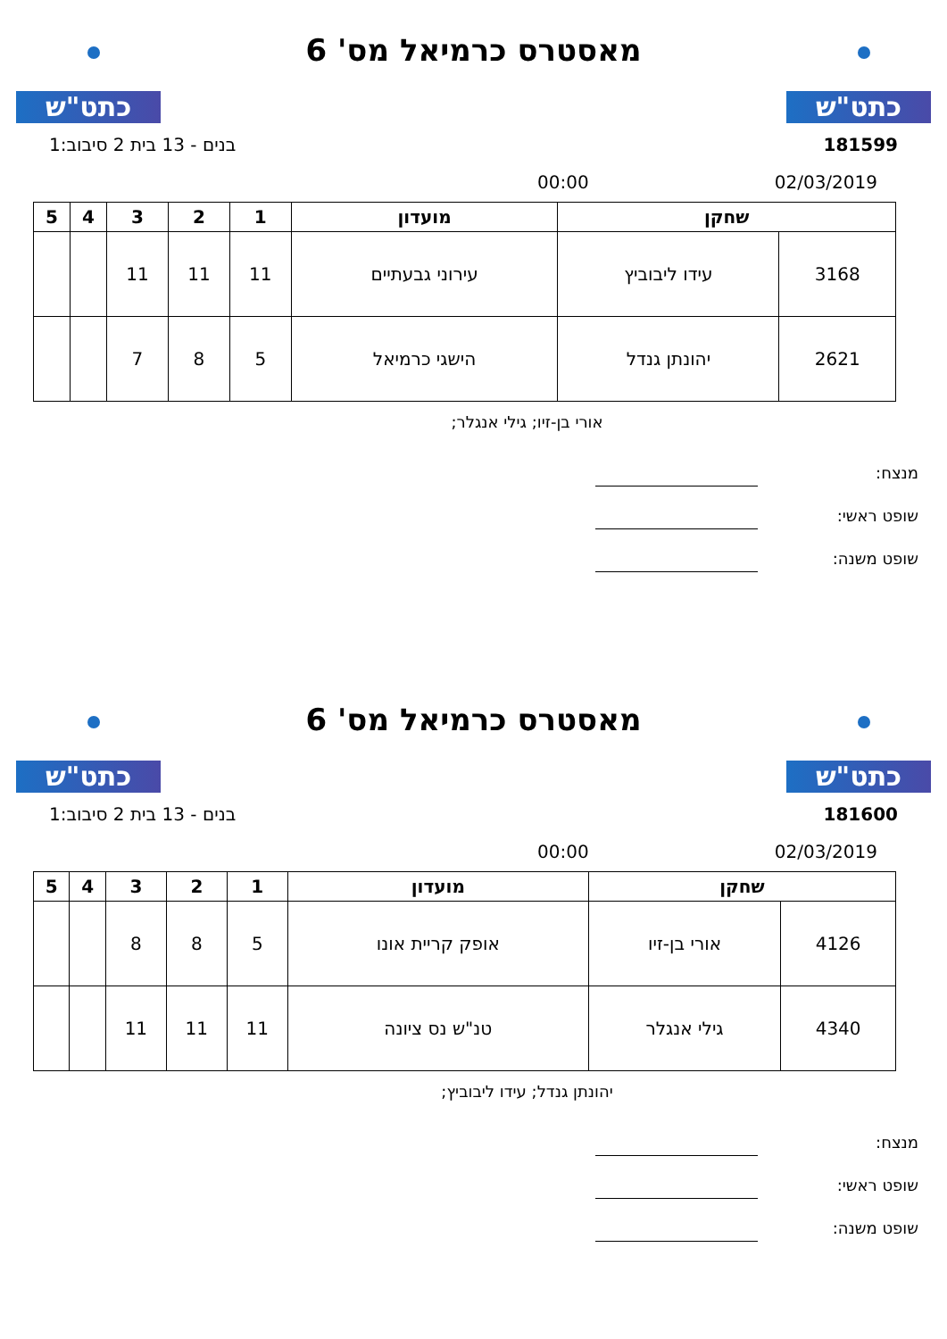כתט"ש
מאסטרס כרמיאל מס' 6
כתט"ש
181599 בנים - 13 בית 2 סיבוב:1
02/03/2019 00:00
| שחקן | | מועדון | 1 | 2 | 3 | 4 | 5 |
| --- | --- | --- | --- | --- | --- | --- | --- |
| 3168 | עידו ליבוביץ | עירוני גבעתיים | 11 | 11 | 11 | | |
| 2621 | יהונתן גנדל | הישגי כרמיאל | 5 | 8 | 7 | | |
אורי בן-זיו; גילי אנגלר;
מנצח:
שופט ראשי:
שופט משנה:
כתט"ש
מאסטרס כרמיאל מס' 6
כתט"ש
181600 בנים - 13 בית 2 סיבוב:1
02/03/2019 00:00
| שחקן | | מועדון | 1 | 2 | 3 | 4 | 5 |
| --- | --- | --- | --- | --- | --- | --- | --- |
| 4126 | אורי בן-זיו | אופק קריית אונו | 5 | 8 | 8 | | |
| 4340 | גילי אנגלר | טנ"ש נס ציונה | 11 | 11 | 11 | | |
יהונתן גנדל; עידו ליבוביץ;
מנצח:
שופט ראשי:
שופט משנה: